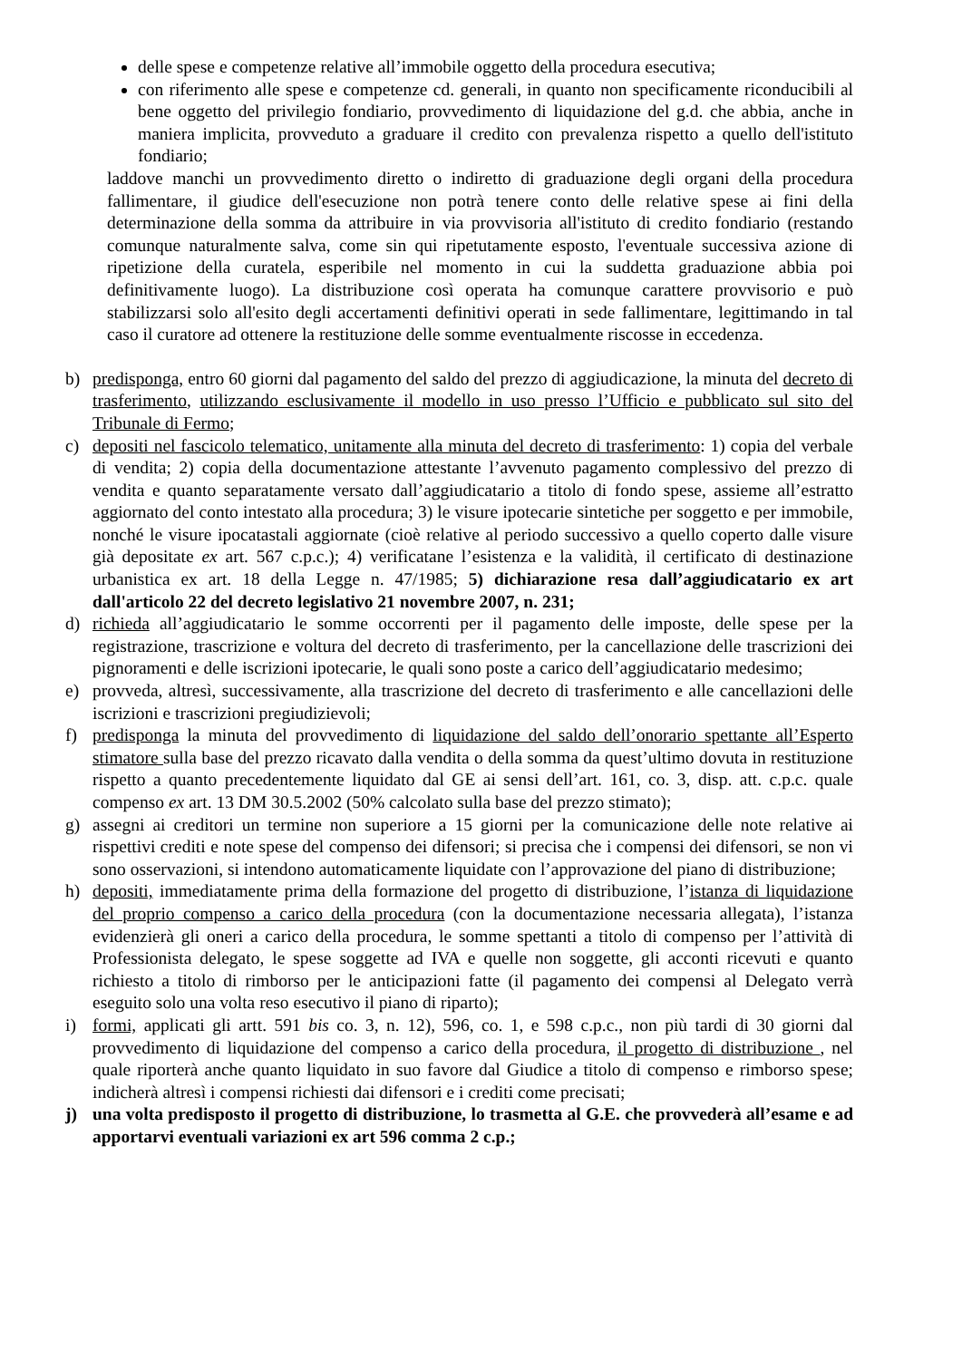delle spese e competenze relative all’immobile oggetto della procedura esecutiva;
con riferimento alle spese e competenze cd. generali, in quanto non specificamente riconducibili al bene oggetto del privilegio fondiario, provvedimento di liquidazione del g.d. che abbia, anche in maniera implicita, provveduto a graduare il credito con prevalenza rispetto a quello dell'istituto fondiario;
laddove manchi un provvedimento diretto o indiretto di graduazione degli organi della procedura fallimentare, il giudice dell'esecuzione non potrà tenere conto delle relative spese ai fini della determinazione della somma da attribuire in via provvisoria all'istituto di credito fondiario (restando comunque naturalmente salva, come sin qui ripetutamente esposto, l'eventuale successiva azione di ripetizione della curatela, esperibile nel momento in cui la suddetta graduazione abbia poi definitivamente luogo). La distribuzione così operata ha comunque carattere provvisorio e può stabilizzarsi solo all'esito degli accertamenti definitivi operati in sede fallimentare, legittimando in tal caso il curatore ad ottenere la restituzione delle somme eventualmente riscosse in eccedenza.
b) predisponga, entro 60 giorni dal pagamento del saldo del prezzo di aggiudicazione, la minuta del decreto di trasferimento, utilizzando esclusivamente il modello in uso presso l’Ufficio e pubblicato sul sito del Tribunale di Fermo;
c) depositi nel fascicolo telematico, unitamente alla minuta del decreto di trasferimento: 1) copia del verbale di vendita; 2) copia della documentazione attestante l’avvenuto pagamento complessivo del prezzo di vendita e quanto separatamente versato dall’aggiudicatario a titolo di fondo spese, assieme all’estratto aggiornato del conto intestato alla procedura; 3) le visure ipotecarie sintetiche per soggetto e per immobile, nonché le visure ipocatastali aggiornate (cioè relative al periodo successivo a quello coperto dalle visure già depositate ex art. 567 c.p.c.); 4) verificatane l’esistenza e la validità, il certificato di destinazione urbanistica ex art. 18 della Legge n. 47/1985; 5) dichiarazione resa dall’aggiudicatario ex art dall'articolo 22 del decreto legislativo 21 novembre 2007, n. 231;
d) richieda all’aggiudicatario le somme occorrenti per il pagamento delle imposte, delle spese per la registrazione, trascrizione e voltura del decreto di trasferimento, per la cancellazione delle trascrizioni dei pignoramenti e delle iscrizioni ipotecarie, le quali sono poste a carico dell’aggiudicatario medesimo;
e) provveda, altresì, successivamente, alla trascrizione del decreto di trasferimento e alle cancellazioni delle iscrizioni e trascrizioni pregiudizievoli;
f) predisponga la minuta del provvedimento di liquidazione del saldo dell’onorario spettante all’Esperto stimatore sulla base del prezzo ricavato dalla vendita o della somma da quest’ultimo dovuta in restituzione rispetto a quanto precedentemente liquidato dal GE ai sensi dell’art. 161, co. 3, disp. att. c.p.c. quale compenso ex art. 13 DM 30.5.2002 (50% calcolato sulla base del prezzo stimato);
g) assegni ai creditori un termine non superiore a 15 giorni per la comunicazione delle note relative ai rispettivi crediti e note spese del compenso dei difensori; si precisa che i compensi dei difensori, se non vi sono osservazioni, si intendono automaticamente liquidate con l’approvazione del piano di distribuzione;
h) depositi, immediatamente prima della formazione del progetto di distribuzione, l’istanza di liquidazione del proprio compenso a carico della procedura (con la documentazione necessaria allegata), l’istanza evidenzierà gli oneri a carico della procedura, le somme spettanti a titolo di compenso per l’attività di Professionista delegato, le spese soggette ad IVA e quelle non soggette, gli acconti ricevuti e quanto richiesto a titolo di rimborso per le anticipazioni fatte (il pagamento dei compensi al Delegato verrà eseguito solo una volta reso esecutivo il piano di riparto);
i) formi, applicati gli artt. 591 bis co. 3, n. 12), 596, co. 1, e 598 c.p.c., non più tardi di 30 giorni dal provvedimento di liquidazione del compenso a carico della procedura, il progetto di distribuzione , nel quale riporterà anche quanto liquidato in suo favore dal Giudice a titolo di compenso e rimborso spese; indicherà altresì i compensi richiesti dai difensori e i crediti come precisati;
j) una volta predisposto il progetto di distribuzione, lo trasmetta al G.E. che provvederà all’esame e ad apportarvi eventuali variazioni ex art 596 comma 2 c.p.;